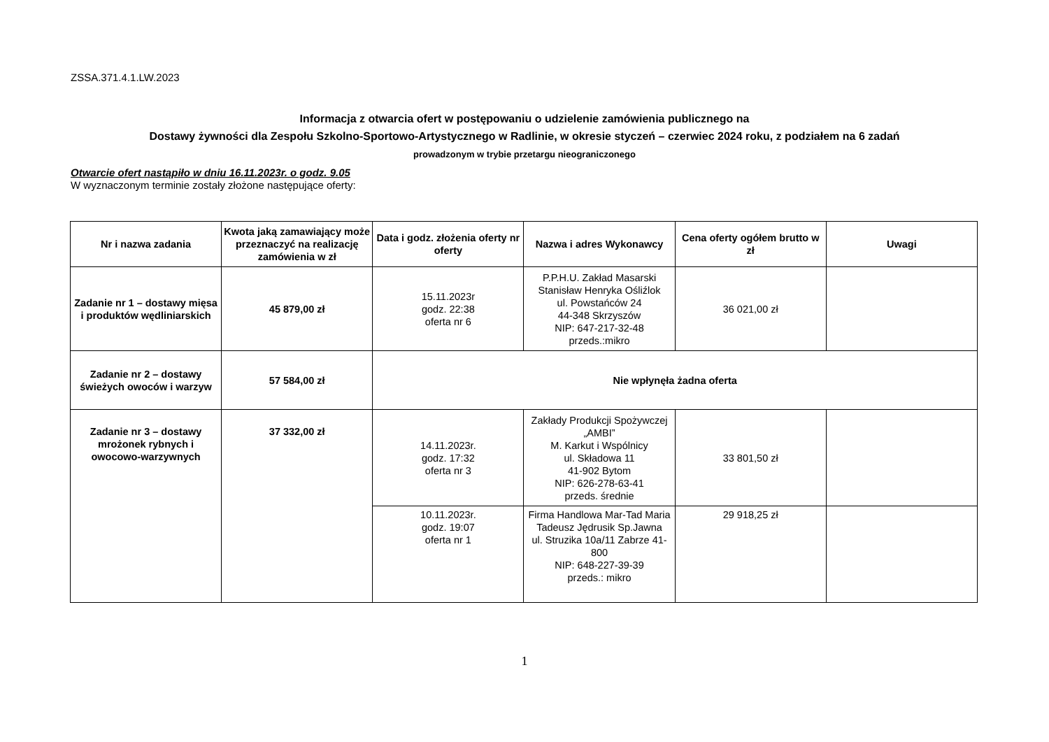ZSSA.371.4.1.LW.2023
Informacja z otwarcia ofert w postępowaniu o udzielenie zamówienia publicznego na
Dostawy żywności dla Zespołu Szkolno-Sportowo-Artystycznego w Radlinie, w okresie styczeń – czerwiec 2024 roku, z podziałem na 6 zadań
prowadzonym w trybie przetargu nieograniczonego
Otwarcie ofert nastąpiło w dniu 16.11.2023r. o godz. 9.05
W wyznaczonym terminie zostały złożone następujące oferty:
| Nr i nazwa zadania | Kwota jaką zamawiający może przeznaczyć na realizację zamówienia w zł | Data i godz. złożenia oferty nr oferty | Nazwa i adres Wykonawcy | Cena oferty ogółem brutto w zł | Uwagi |
| --- | --- | --- | --- | --- | --- |
| Zadanie nr 1 – dostawy mięsa i produktów wędliniarskich | 45 879,00 zł | 15.11.2023r godz. 22:38 oferta nr 6 | P.P.H.U. Zakład Masarski Stanisław Henryka Ośliźlok ul. Powstańców 24 44-348 Skrzyszów NIP: 647-217-32-48 przeds.:mikro | 36 021,00 zł | |
| Zadanie nr 2 – dostawy świeżych owoców i warzyw | 57 584,00 zł | Nie wpłynęła żadna oferta | | | |
| Zadanie nr 3 – dostawy mrożonek rybnych i owocowo-warzywnych | 37 332,00 zł | 14.11.2023r. godz. 17:32 oferta nr 3 | Zakłady Produkcji Spożywczej „AMBI” M. Karkut i Wspólnicy ul. Składowa 11 41-902 Bytom NIP: 626-278-63-41 przeds. średnie | 33 801,50 zł | |
| | | 10.11.2023r. godz. 19:07 oferta nr 1 | Firma Handlowa Mar-Tad Maria Tadeusz Jędrusik Sp.Jawna ul. Struzika 10a/11 Zabrze 41-800 NIP: 648-227-39-39 przeds.: mikro | 29 918,25 zł | |
1